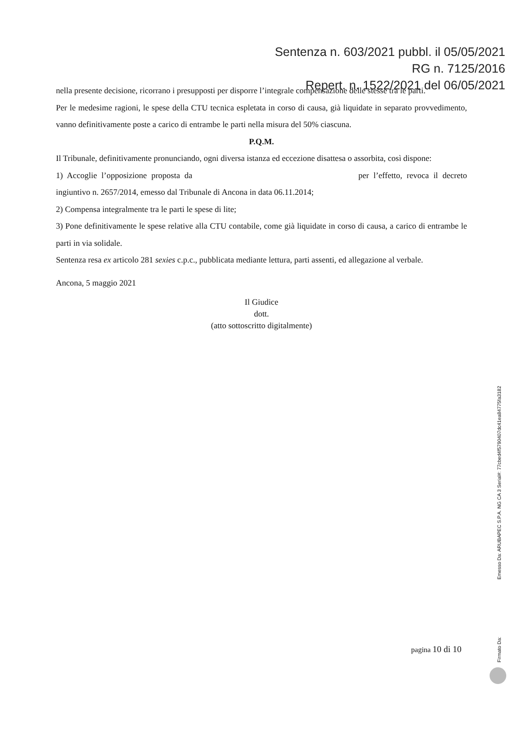Sentenza n. 603/2021 pubbl. il 05/05/2021
RG n. 7125/2016
Repert. n. 1522/2021 del 06/05/2021
nella presente decisione, ricorrano i presupposti per disporre l’integrale compensazione delle stesse tra le parti.
Per le medesime ragioni, le spese della CTU tecnica espletata in corso di causa, già liquidate in separato provvedimento, vanno definitivamente poste a carico di entrambe le parti nella misura del 50% ciascuna.
P.Q.M.
Il Tribunale, definitivamente pronunciando, ogni diversa istanza ed eccezione disattesa o assorbita, così dispone:
1) Accoglie l’opposizione proposta da per l’effetto, revoca il decreto ingiuntivo n. 2657/2014, emesso dal Tribunale di Ancona in data 06.11.2014;
2) Compensa integralmente tra le parti le spese di lite;
3) Pone definitivamente le spese relative alla CTU contabile, come già liquidate in corso di causa, a carico di entrambe le parti in via solidale.
Sentenza resa ex articolo 281 sexies c.p.c., pubblicata mediante lettura, parti assenti, ed allegazione al verbale.
Ancona, 5 maggio 2021
Il Giudice
dott.
(atto sottoscritto digitalmente)
pagina 10 di 10
Firmato Da: Emesso Da: ARUBAPEC S.P.A. NG CA 3 Serial#: 77cbed4f5790407dc41ea84775fa3182